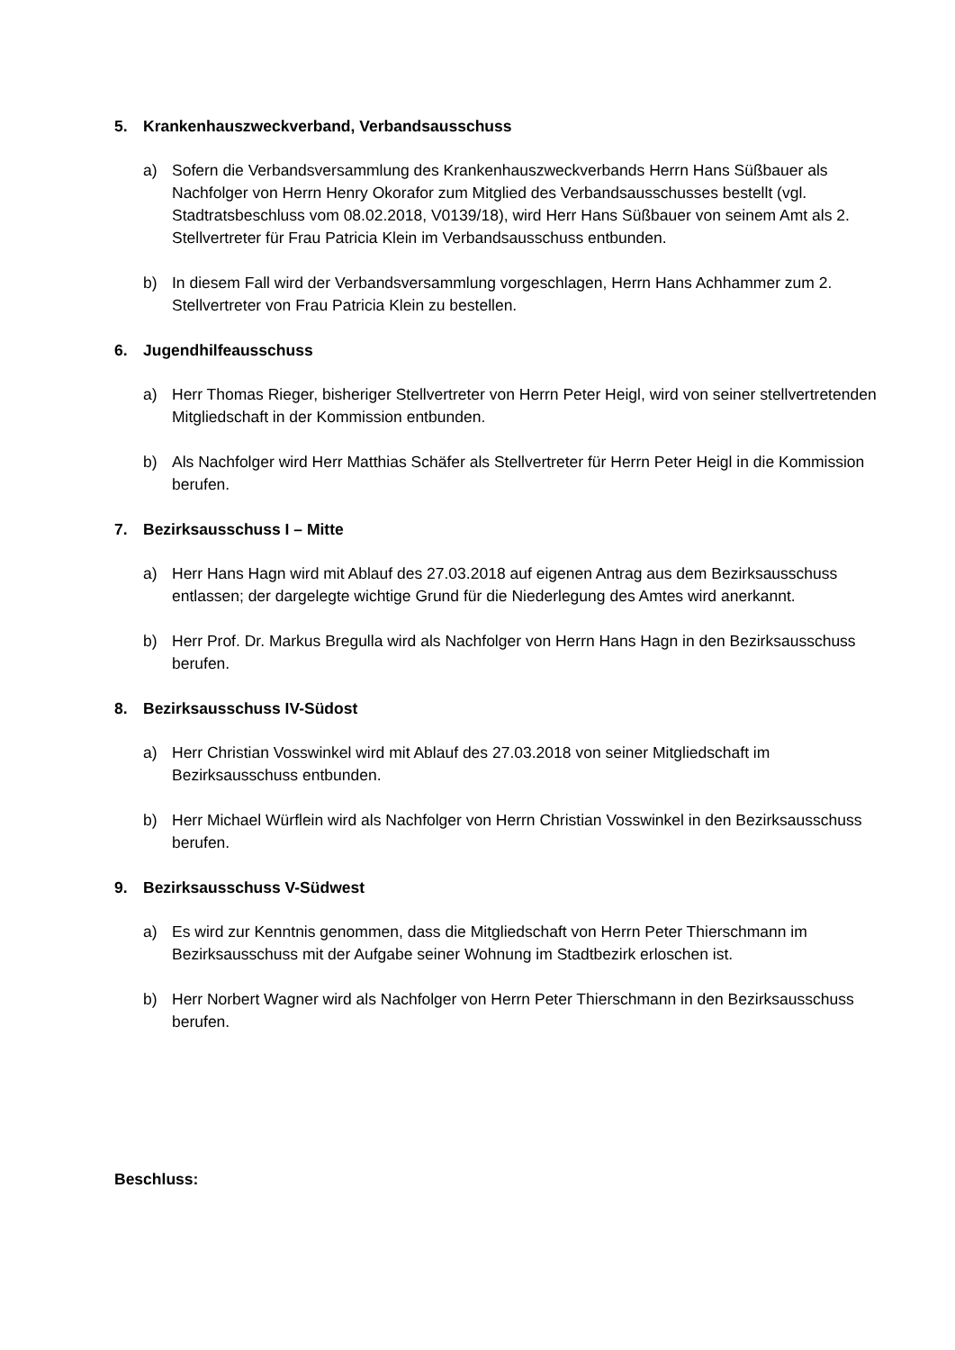5. Krankenhauszweckverband, Verbandsausschuss
a) Sofern die Verbandsversammlung des Krankenhauszweckverbands Herrn Hans Süßbauer als Nachfolger von Herrn Henry Okorafor zum Mitglied des Verbandsausschusses bestellt (vgl. Stadtratsbeschluss vom 08.02.2018, V0139/18), wird Herr Hans Süßbauer von seinem Amt als 2. Stellvertreter für Frau Patricia Klein im Verbandsausschuss entbunden.
b) In diesem Fall wird der Verbandsversammlung vorgeschlagen, Herrn Hans Achhammer zum 2. Stellvertreter von Frau Patricia Klein zu bestellen.
6. Jugendhilfeausschuss
a) Herr Thomas Rieger, bisheriger Stellvertreter von Herrn Peter Heigl, wird von seiner stellvertretenden Mitgliedschaft in der Kommission entbunden.
b) Als Nachfolger wird Herr Matthias Schäfer als Stellvertreter für Herrn Peter Heigl in die Kommission berufen.
7. Bezirksausschuss I – Mitte
a) Herr Hans Hagn wird mit Ablauf des 27.03.2018 auf eigenen Antrag aus dem Bezirksausschuss entlassen; der dargelegte wichtige Grund für die Niederlegung des Amtes wird anerkannt.
b) Herr Prof. Dr. Markus Bregulla wird als Nachfolger von Herrn Hans Hagn in den Bezirksausschuss berufen.
8. Bezirksausschuss IV-Südost
a) Herr Christian Vosswinkel wird mit Ablauf des 27.03.2018 von seiner Mitgliedschaft im Bezirksausschuss entbunden.
b) Herr Michael Würflein wird als Nachfolger von Herrn Christian Vosswinkel in den Bezirksausschuss berufen.
9. Bezirksausschuss V-Südwest
a) Es wird zur Kenntnis genommen, dass die Mitgliedschaft von Herrn Peter Thierschmann im Bezirksausschuss mit der Aufgabe seiner Wohnung im Stadtbezirk erloschen ist.
b) Herr Norbert Wagner wird als Nachfolger von Herrn Peter Thierschmann in den Bezirksausschuss berufen.
Beschluss: